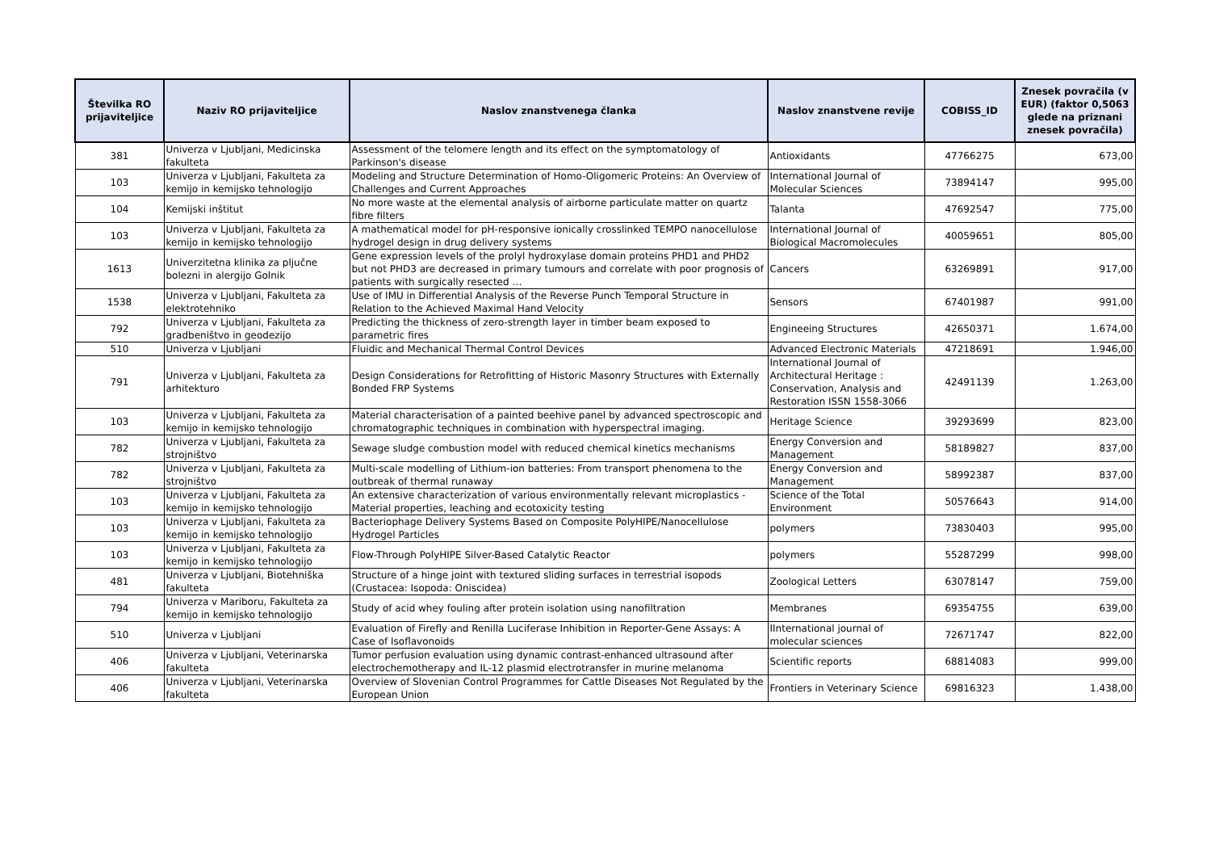| Številka RO prijaviteljice | Naziv RO prijaviteljice | Naslov znanstvenega članka | Naslov znanstvene revije | COBISS_ID | Znesek povračila (v EUR) (faktor 0,5063 glede na priznani znesek povračila) |
| --- | --- | --- | --- | --- | --- |
| 381 | Univerza v Ljubljani, Medicinska fakulteta | Assessment of the telomere length and its effect on the symptomatology of Parkinson's disease | Antioxidants | 47766275 | 673,00 |
| 103 | Univerza v Ljubljani, Fakulteta za kemijo in kemijsko tehnologijo | Modeling and Structure Determination of Homo-Oligomeric Proteins: An Overview of Challenges and Current Approaches | International Journal of Molecular Sciences | 73894147 | 995,00 |
| 104 | Kemijski inštitut | No more waste at the elemental analysis of airborne particulate matter on quartz fibre filters | Talanta | 47692547 | 775,00 |
| 103 | Univerza v Ljubljani, Fakulteta za kemijo in kemijsko tehnologijo | A mathematical model for pH-responsive ionically crosslinked TEMPO nanocellulose hydrogel design in drug delivery systems | International Journal of Biological Macromolecules | 40059651 | 805,00 |
| 1613 | Univerzitetna klinika za pljučne bolezni in alergijo Golnik | Gene expression levels of the prolyl hydroxylase domain proteins PHD1 and PHD2 but not PHD3 are decreased in primary tumours and correlate with poor prognosis of patients with surgically resected … | Cancers | 63269891 | 917,00 |
| 1538 | Univerza v Ljubljani, Fakulteta za elektrotehniko | Use of IMU in Differential Analysis of the Reverse Punch Temporal Structure in Relation to the Achieved Maximal Hand Velocity | Sensors | 67401987 | 991,00 |
| 792 | Univerza v Ljubljani, Fakulteta za gradbeništvo in geodezijo | Predicting the thickness of zero-strength layer in timber beam exposed to parametric fires | Engineeing Structures | 42650371 | 1.674,00 |
| 510 | Univerza v Ljubljani | Fluidic and Mechanical Thermal Control Devices | Advanced Electronic Materials | 47218691 | 1.946,00 |
| 791 | Univerza v Ljubljani, Fakulteta za arhitekturo | Design Considerations for Retrofitting of Historic Masonry Structures with Externally Bonded FRP Systems | International Journal of Architectural Heritage : Conservation, Analysis and Restoration ISSN 1558-3066 | 42491139 | 1.263,00 |
| 103 | Univerza v Ljubljani, Fakulteta za kemijo in kemijsko tehnologijo | Material characterisation of a painted beehive panel by advanced spectroscopic and chromatographic techniques in combination with hyperspectral imaging. | Heritage Science | 39293699 | 823,00 |
| 782 | Univerza v Ljubljani, Fakulteta za strojništvo | Sewage sludge combustion model with reduced chemical kinetics mechanisms | Energy Conversion and Management | 58189827 | 837,00 |
| 782 | Univerza v Ljubljani, Fakulteta za strojništvo | Multi-scale modelling of Lithium-ion batteries: From transport phenomena to the outbreak of thermal runaway | Energy Conversion and Management | 58992387 | 837,00 |
| 103 | Univerza v Ljubljani, Fakulteta za kemijo in kemijsko tehnologijo | An extensive characterization of various environmentally relevant microplastics - Material properties, leaching and ecotoxicity testing | Science of the Total Environment | 50576643 | 914,00 |
| 103 | Univerza v Ljubljani, Fakulteta za kemijo in kemijsko tehnologijo | Bacteriophage Delivery Systems Based on Composite PolyHIPE/Nanocellulose Hydrogel Particles | polymers | 73830403 | 995,00 |
| 103 | Univerza v Ljubljani, Fakulteta za kemijo in kemijsko tehnologijo | Flow-Through PolyHIPE Silver-Based Catalytic Reactor | polymers | 55287299 | 998,00 |
| 481 | Univerza v Ljubljani, Biotehniška fakulteta | Structure of a hinge joint with textured sliding surfaces in terrestrial isopods (Crustacea: Isopoda: Oniscidea) | Zoological Letters | 63078147 | 759,00 |
| 794 | Univerza v Mariboru, Fakulteta za kemijo in kemijsko tehnologijo | Study of acid whey fouling after protein isolation using nanofiltration | Membranes | 69354755 | 639,00 |
| 510 | Univerza v Ljubljani | Evaluation of Firefly and Renilla Luciferase Inhibition in Reporter-Gene Assays: A Case of Isoflavonoids | IInternational journal of molecular sciences | 72671747 | 822,00 |
| 406 | Univerza v Ljubljani, Veterinarska fakulteta | Tumor perfusion evaluation using dynamic contrast-enhanced ultrasound after electrochemotherapy and IL-12 plasmid electrotransfer in murine melanoma | Scientific reports | 68814083 | 999,00 |
| 406 | Univerza v Ljubljani, Veterinarska fakulteta | Overview of Slovenian Control Programmes for Cattle Diseases Not Regulated by the European Union | Frontiers in Veterinary Science | 69816323 | 1.438,00 |